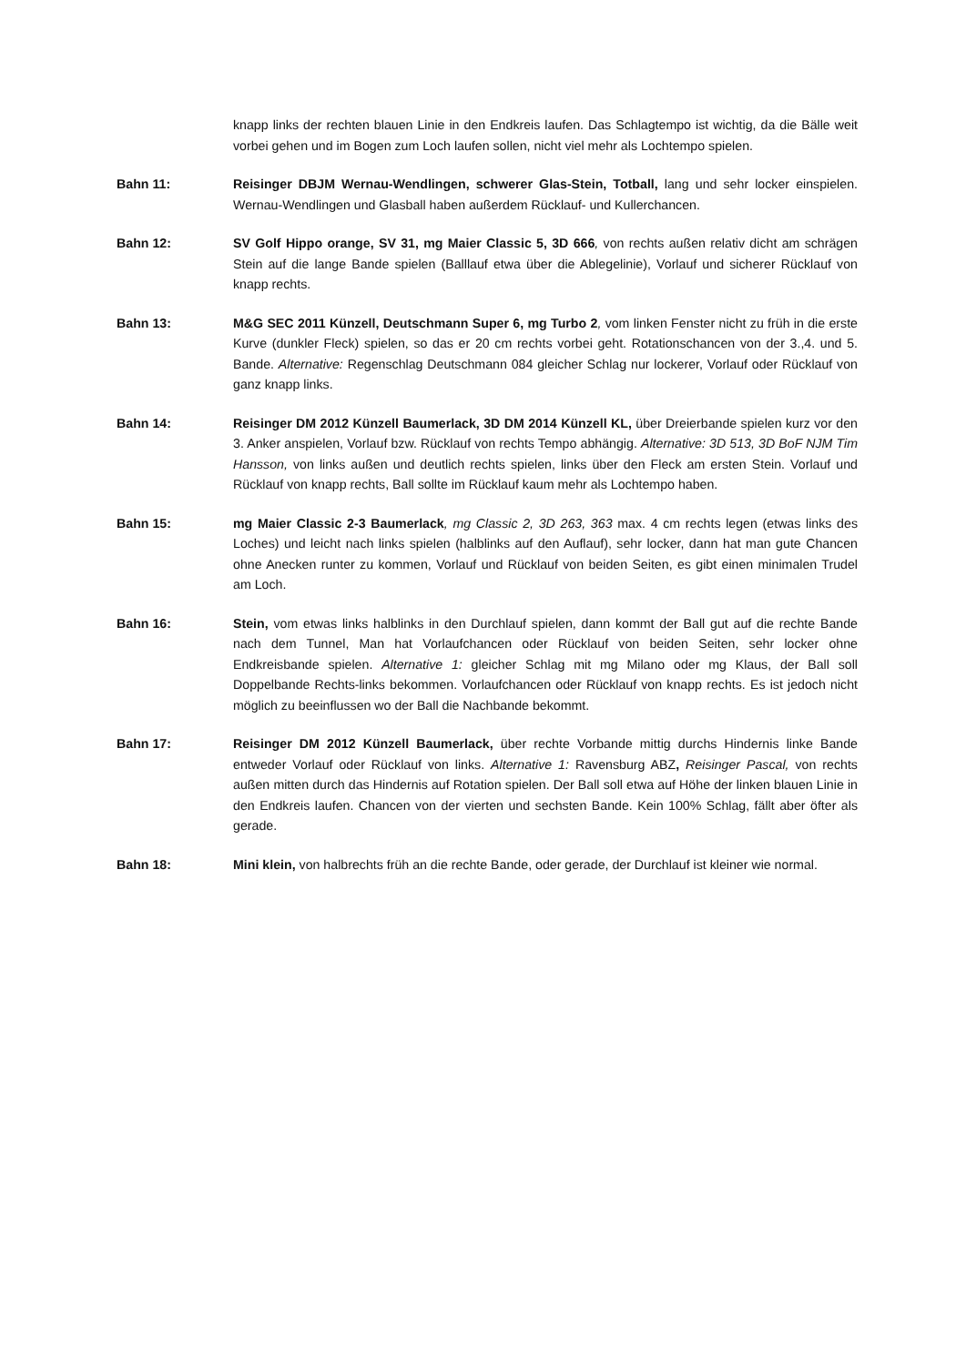knapp links der rechten blauen Linie in den Endkreis laufen. Das Schlagtempo ist wichtig, da die Bälle weit vorbei gehen und im Bogen zum Loch laufen sollen, nicht viel mehr als Lochtempo spielen.
Bahn 11: Reisinger DBJM Wernau-Wendlingen, schwerer Glas-Stein, Totball, lang und sehr locker einspielen. Wernau-Wendlingen und Glasball haben außerdem Rücklauf- und Kullerchancen.
Bahn 12: SV Golf Hippo orange, SV 31, mg Maier Classic 5, 3D 666, von rechts außen relativ dicht am schrägen Stein auf die lange Bande spielen (Balllauf etwa über die Ablegelinie), Vorlauf und sicherer Rücklauf von knapp rechts.
Bahn 13: M&G SEC 2011 Künzell, Deutschmann Super 6, mg Turbo 2, vom linken Fenster nicht zu früh in die erste Kurve (dunkler Fleck) spielen, so das er 20 cm rechts vorbei geht. Rotationschancen von der 3.,4. und 5. Bande. Alternative: Regenschlag Deutschmann 084 gleicher Schlag nur lockerer, Vorlauf oder Rücklauf von ganz knapp links.
Bahn 14: Reisinger DM 2012 Künzell Baumerlack, 3D DM 2014 Künzell KL, über Dreierbande spielen kurz vor den 3. Anker anspielen, Vorlauf bzw. Rücklauf von rechts Tempo abhängig. Alternative: 3D 513, 3D BoF NJM Tim Hansson, von links außen und deutlich rechts spielen, links über den Fleck am ersten Stein. Vorlauf und Rücklauf von knapp rechts, Ball sollte im Rücklauf kaum mehr als Lochtempo haben.
Bahn 15: mg Maier Classic 2-3 Baumerlack, mg Classic 2, 3D 263, 363 max. 4 cm rechts legen (etwas links des Loches) und leicht nach links spielen (halblinks auf den Auflauf), sehr locker, dann hat man gute Chancen ohne Anecken runter zu kommen, Vorlauf und Rücklauf von beiden Seiten, es gibt einen minimalen Trudel am Loch.
Bahn 16: Stein, vom etwas links halblinks in den Durchlauf spielen, dann kommt der Ball gut auf die rechte Bande nach dem Tunnel, Man hat Vorlaufchancen oder Rücklauf von beiden Seiten, sehr locker ohne Endkreisbande spielen. Alternative 1: gleicher Schlag mit mg Milano oder mg Klaus, der Ball soll Doppelbande Rechts-links bekommen. Vorlaufchancen oder Rücklauf von knapp rechts. Es ist jedoch nicht möglich zu beeinflussen wo der Ball die Nachbande bekommt.
Bahn 17: Reisinger DM 2012 Künzell Baumerlack, über rechte Vorbande mittig durchs Hindernis linke Bande entweder Vorlauf oder Rücklauf von links. Alternative 1: Ravensburg ABZ, Reisinger Pascal, von rechts außen mitten durch das Hindernis auf Rotation spielen. Der Ball soll etwa auf Höhe der linken blauen Linie in den Endkreis laufen. Chancen von der vierten und sechsten Bande. Kein 100% Schlag, fällt aber öfter als gerade.
Bahn 18: Mini klein, von halbrechts früh an die rechte Bande, oder gerade, der Durchlauf ist kleiner wie normal.